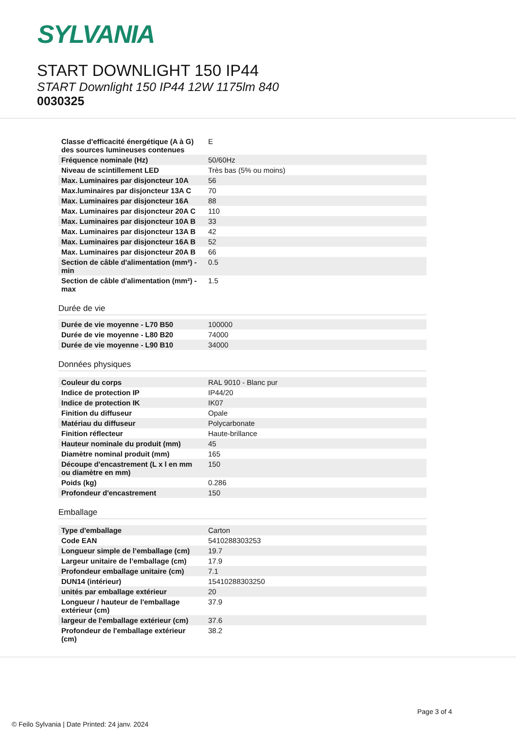SYLVANIA
START DOWNLIGHT 150 IP44
START Downlight 150 IP44 12W 1175lm 840
0030325
| Classe d'efficacité énergétique (A à G) des sources lumineuses contenues | E |
| Fréquence nominale (Hz) | 50/60Hz |
| Niveau de scintillement LED | Très bas (5% ou moins) |
| Max. Luminaires par disjoncteur 10A | 56 |
| Max.luminaires par disjoncteur 13A C | 70 |
| Max. Luminaires par disjoncteur 16A | 88 |
| Max. Luminaires par disjoncteur 20A C | 110 |
| Max. Luminaires par disjoncteur 10A B | 33 |
| Max. Luminaires par disjoncteur 13A B | 42 |
| Max. Luminaires par disjoncteur 16A B | 52 |
| Max. Luminaires par disjoncteur 20A B | 66 |
| Section de câble d'alimentation (mm²) - min | 0.5 |
| Section de câble d'alimentation (mm²) - max | 1.5 |
Durée de vie
| Durée de vie moyenne - L70 B50 | 100000 |
| Durée de vie moyenne - L80 B20 | 74000 |
| Durée de vie moyenne - L90 B10 | 34000 |
Données physiques
| Couleur du corps | RAL 9010 - Blanc pur |
| Indice de protection IP | IP44/20 |
| Indice de protection IK | IK07 |
| Finition du diffuseur | Opale |
| Matériau du diffuseur | Polycarbonate |
| Finition réflecteur | Haute-brillance |
| Hauteur nominale du produit (mm) | 45 |
| Diamètre nominal produit (mm) | 165 |
| Découpe d'encastrement (L x l en mm ou diamètre en mm) | 150 |
| Poids (kg) | 0.286 |
| Profondeur d'encastrement | 150 |
Emballage
| Type d'emballage | Carton |
| Code EAN | 5410288303253 |
| Longueur simple de l’emballage (cm) | 19.7 |
| Largeur unitaire de l’emballage (cm) | 17.9 |
| Profondeur emballage unitaire (cm) | 7.1 |
| DUN14 (intérieur) | 15410288303250 |
| unités par emballage extérieur | 20 |
| Longueur / hauteur de l'emballage extérieur (cm) | 37.9 |
| largeur de l'emballage extérieur (cm) | 37.6 |
| Profondeur de l'emballage extérieur (cm) | 38.2 |
Page 3 of 4
© Feilo Sylvania | Date Printed: 24 janv. 2024